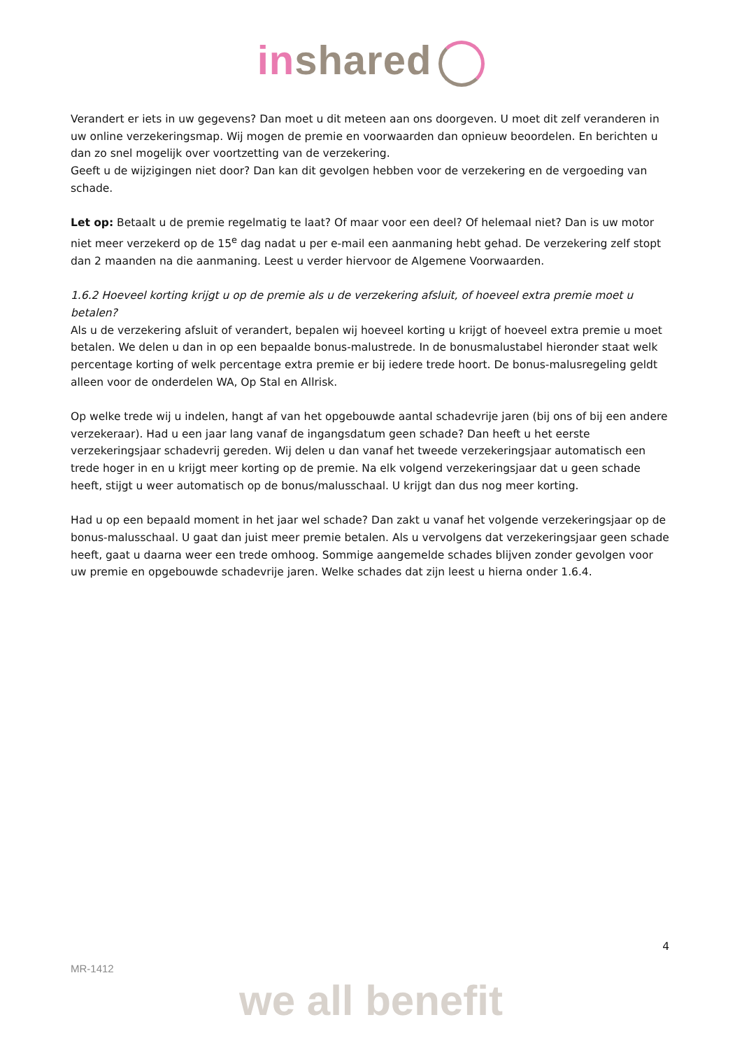in shared
Verandert er iets in uw gegevens? Dan moet u dit meteen aan ons doorgeven. U moet dit zelf veranderen in uw online verzekeringsmap. Wij mogen de premie en voorwaarden dan opnieuw beoordelen. En berichten u dan zo snel mogelijk over voortzetting van de verzekering.
Geeft u de wijzigingen niet door? Dan kan dit gevolgen hebben voor de verzekering en de vergoeding van schade.
Let op: Betaalt u de premie regelmatig te laat? Of maar voor een deel? Of helemaal niet? Dan is uw motor niet meer verzekerd op de 15<sup>e</sup> dag nadat u per e-mail een aanmaning hebt gehad. De verzekering zelf stopt dan 2 maanden na die aanmaning. Leest u verder hiervoor de Algemene Voorwaarden.
1.6.2 Hoeveel korting krijgt u op de premie als u de verzekering afsluit, of hoeveel extra premie moet u betalen?
Als u de verzekering afsluit of verandert, bepalen wij hoeveel korting u krijgt of hoeveel extra premie u moet betalen. We delen u dan in op een bepaalde bonus-malustrede. In de bonusmalustabel hieronder staat welk percentage korting of welk percentage extra premie er bij iedere trede hoort. De bonus-malusregeling geldt alleen voor de onderdelen WA, Op Stal en Allrisk.
Op welke trede wij u indelen, hangt af van het opgebouwde aantal schadevrije jaren (bij ons of bij een andere verzekeraar). Had u een jaar lang vanaf de ingangsdatum geen schade? Dan heeft u het eerste verzekeringsjaar schadevrij gereden. Wij delen u dan vanaf het tweede verzekeringsjaar automatisch een trede hoger in en u krijgt meer korting op de premie. Na elk volgend verzekeringsjaar dat u geen schade heeft, stijgt u weer automatisch op de bonus/malusschaal. U krijgt dan dus nog meer korting.
Had u op een bepaald moment in het jaar wel schade? Dan zakt u vanaf het volgende verzekeringsjaar op de bonus-malusschaal. U gaat dan juist meer premie betalen. Als u vervolgens dat verzekeringsjaar geen schade heeft, gaat u daarna weer een trede omhoog. Sommige aangemelde schades blijven zonder gevolgen voor uw premie en opgebouwde schadevrije jaren. Welke schades dat zijn leest u hierna onder 1.6.4.
4
MR-1412
we all benefit